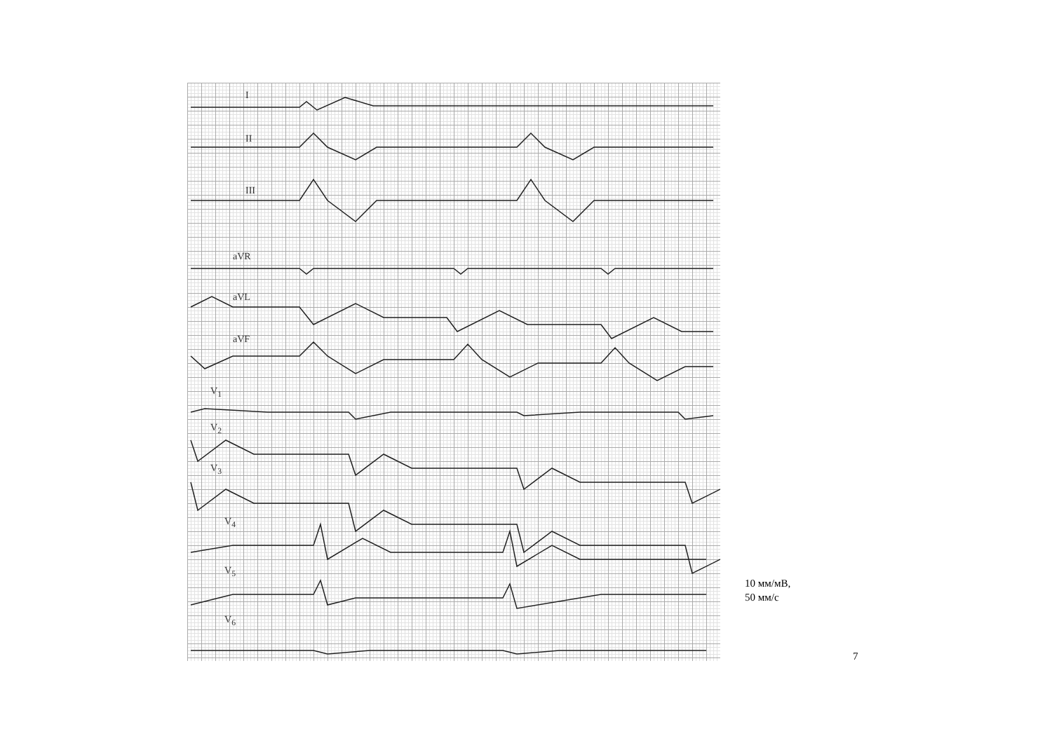I
II
III
aVR
aVL
aVF
V<sub>1</sub>
V<sub>2</sub>
V<sub>3</sub>
V<sub>4</sub>
V<sub>5</sub>
V<sub>6</sub>
10 мм/мВ,
50 мм/с
7